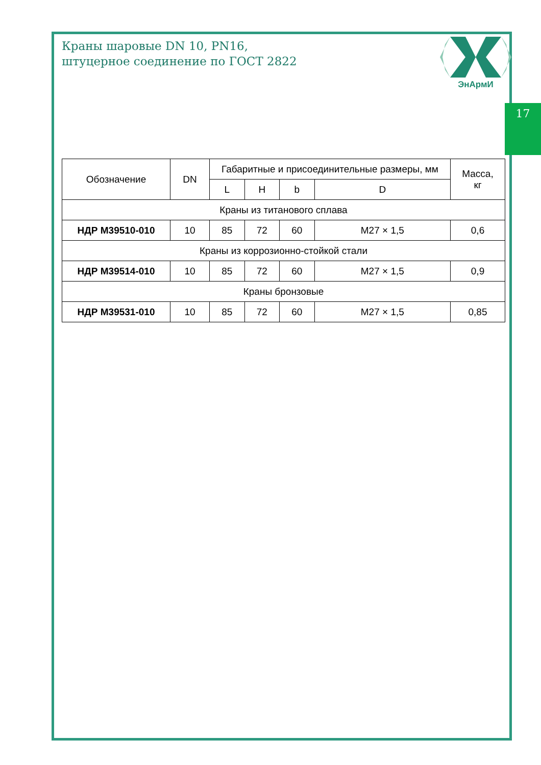Краны шаровые DN 10, PN16,
штуцерное соединение по ГОСТ 2822
ЭнАрмИ
17
| Обозначение | DN | Габаритные и присоединительные размеры, мм | | | | Масса, кг |
| --- | --- | --- | --- | --- | --- | --- |
| | | L | H | b | D | |
| Краны из титанового сплава | | | | | | |
| НДР М39510-010 | 10 | 85 | 72 | 60 | М27 × 1,5 | 0,6 |
| Краны из коррозионно-стойкой стали | | | | | | |
| НДР М39514-010 | 10 | 85 | 72 | 60 | М27 × 1,5 | 0,9 |
| Краны бронзовые | | | | | | |
| НДР М39531-010 | 10 | 85 | 72 | 60 | М27 × 1,5 | 0,85 |